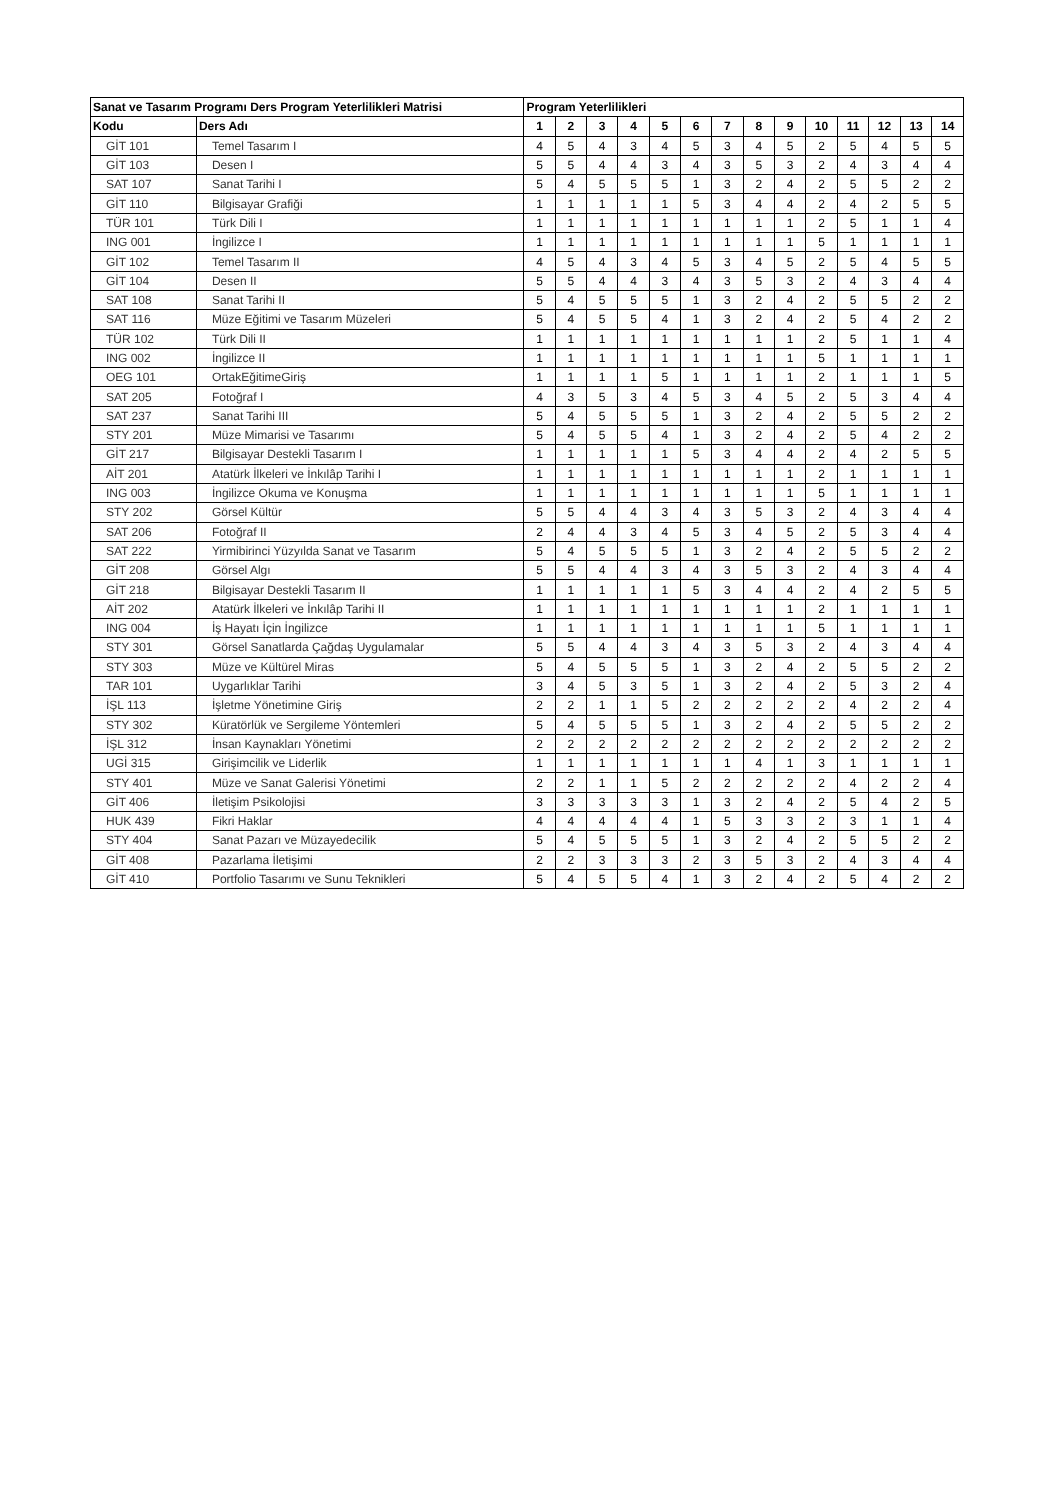| Sanat ve Tasarım Programı Ders Program Yeterlilikleri Matrisi | | Program Yeterlilikleri | | | | | | | | | | | | | |
| --- | --- | --- | --- | --- | --- | --- | --- | --- | --- | --- | --- | --- | --- | --- | --- |
| Kodu | Ders Adı | 1 | 2 | 3 | 4 | 5 | 6 | 7 | 8 | 9 | 10 | 11 | 12 | 13 | 14 |
| GİT 101 | Temel Tasarım I | 4 | 5 | 4 | 3 | 4 | 5 | 3 | 4 | 5 | 2 | 5 | 4 | 5 | 5 |
| GİT 103 | Desen I | 5 | 5 | 4 | 4 | 3 | 4 | 3 | 5 | 3 | 2 | 4 | 3 | 4 | 4 |
| SAT 107 | Sanat Tarihi I | 5 | 4 | 5 | 5 | 5 | 1 | 3 | 2 | 4 | 2 | 5 | 5 | 2 | 2 |
| GİT 110 | Bilgisayar Grafiği | 1 | 1 | 1 | 1 | 1 | 5 | 3 | 4 | 4 | 2 | 4 | 2 | 5 | 5 |
| TÜR 101 | Türk Dili I | 1 | 1 | 1 | 1 | 1 | 1 | 1 | 1 | 1 | 2 | 5 | 1 | 1 | 4 |
| ING 001 | İngilizce I | 1 | 1 | 1 | 1 | 1 | 1 | 1 | 1 | 1 | 5 | 1 | 1 | 1 | 1 |
| GİT 102 | Temel Tasarım II | 4 | 5 | 4 | 3 | 4 | 5 | 3 | 4 | 5 | 2 | 5 | 4 | 5 | 5 |
| GİT 104 | Desen II | 5 | 5 | 4 | 4 | 3 | 4 | 3 | 5 | 3 | 2 | 4 | 3 | 4 | 4 |
| SAT 108 | Sanat Tarihi II | 5 | 4 | 5 | 5 | 5 | 1 | 3 | 2 | 4 | 2 | 5 | 5 | 2 | 2 |
| SAT 116 | Müze Eğitimi ve Tasarım Müzeleri | 5 | 4 | 5 | 5 | 4 | 1 | 3 | 2 | 4 | 2 | 5 | 4 | 2 | 2 |
| TÜR 102 | Türk Dili II | 1 | 1 | 1 | 1 | 1 | 1 | 1 | 1 | 1 | 2 | 5 | 1 | 1 | 4 |
| ING 002 | İngilizce II | 1 | 1 | 1 | 1 | 1 | 1 | 1 | 1 | 1 | 5 | 1 | 1 | 1 | 1 |
| OEG 101 | OrtakEğitimeGiriş | 1 | 1 | 1 | 1 | 5 | 1 | 1 | 1 | 1 | 2 | 1 | 1 | 1 | 5 |
| SAT 205 | Fotoğraf I | 4 | 3 | 5 | 3 | 4 | 5 | 3 | 4 | 5 | 2 | 5 | 3 | 4 | 4 |
| SAT 237 | Sanat Tarihi III | 5 | 4 | 5 | 5 | 5 | 1 | 3 | 2 | 4 | 2 | 5 | 5 | 2 | 2 |
| STY 201 | Müze Mimarisi ve Tasarımı | 5 | 4 | 5 | 5 | 4 | 1 | 3 | 2 | 4 | 2 | 5 | 4 | 2 | 2 |
| GİT 217 | Bilgisayar Destekli Tasarım I | 1 | 1 | 1 | 1 | 1 | 5 | 3 | 4 | 4 | 2 | 4 | 2 | 5 | 5 |
| AİT 201 | Atatürk İlkeleri ve İnkılâp Tarihi I | 1 | 1 | 1 | 1 | 1 | 1 | 1 | 1 | 1 | 2 | 1 | 1 | 1 | 1 |
| ING 003 | İngilizce Okuma ve Konuşma | 1 | 1 | 1 | 1 | 1 | 1 | 1 | 1 | 1 | 5 | 1 | 1 | 1 | 1 |
| STY 202 | Görsel Kültür | 5 | 5 | 4 | 4 | 3 | 4 | 3 | 5 | 3 | 2 | 4 | 3 | 4 | 4 |
| SAT 206 | Fotoğraf II | 2 | 4 | 4 | 3 | 4 | 5 | 3 | 4 | 5 | 2 | 5 | 3 | 4 | 4 |
| SAT 222 | Yirmibirinci Yüzyılda Sanat ve Tasarım | 5 | 4 | 5 | 5 | 5 | 1 | 3 | 2 | 4 | 2 | 5 | 5 | 2 | 2 |
| GİT 208 | Görsel Algı | 5 | 5 | 4 | 4 | 3 | 4 | 3 | 5 | 3 | 2 | 4 | 3 | 4 | 4 |
| GİT 218 | Bilgisayar Destekli Tasarım II | 1 | 1 | 1 | 1 | 1 | 5 | 3 | 4 | 4 | 2 | 4 | 2 | 5 | 5 |
| AİT 202 | Atatürk İlkeleri ve İnkılâp Tarihi II | 1 | 1 | 1 | 1 | 1 | 1 | 1 | 1 | 1 | 2 | 1 | 1 | 1 | 1 |
| ING 004 | İş Hayatı İçin İngilizce | 1 | 1 | 1 | 1 | 1 | 1 | 1 | 1 | 1 | 5 | 1 | 1 | 1 | 1 |
| STY 301 | Görsel Sanatlarda Çağdaş Uygulamalar | 5 | 5 | 4 | 4 | 3 | 4 | 3 | 5 | 3 | 2 | 4 | 3 | 4 | 4 |
| STY 303 | Müze ve Kültürel Miras | 5 | 4 | 5 | 5 | 5 | 1 | 3 | 2 | 4 | 2 | 5 | 5 | 2 | 2 |
| TAR 101 | Uygarlıklar Tarihi | 3 | 4 | 5 | 3 | 5 | 1 | 3 | 2 | 4 | 2 | 5 | 3 | 2 | 4 |
| İŞL 113 | İşletme Yönetimine Giriş | 2 | 2 | 1 | 1 | 5 | 2 | 2 | 2 | 2 | 2 | 4 | 2 | 2 | 4 |
| STY 302 | Küratörlük ve Sergileme Yöntemleri | 5 | 4 | 5 | 5 | 5 | 1 | 3 | 2 | 4 | 2 | 5 | 5 | 2 | 2 |
| İŞL 312 | İnsan Kaynakları Yönetimi | 2 | 2 | 2 | 2 | 2 | 2 | 2 | 2 | 2 | 2 | 2 | 2 | 2 | 2 |
| UGİ 315 | Girişimcilik ve Liderlik | 1 | 1 | 1 | 1 | 1 | 1 | 1 | 4 | 1 | 3 | 1 | 1 | 1 | 1 |
| STY 401 | Müze ve Sanat Galerisi Yönetimi | 2 | 2 | 1 | 1 | 5 | 2 | 2 | 2 | 2 | 2 | 4 | 2 | 2 | 4 |
| GİT 406 | İletişim Psikolojisi | 3 | 3 | 3 | 3 | 3 | 1 | 3 | 2 | 4 | 2 | 5 | 4 | 2 | 5 |
| HUK 439 | Fikri Haklar | 4 | 4 | 4 | 4 | 4 | 1 | 5 | 3 | 3 | 2 | 3 | 1 | 1 | 4 |
| STY 404 | Sanat Pazarı ve Müzayedecilik | 5 | 4 | 5 | 5 | 5 | 1 | 3 | 2 | 4 | 2 | 5 | 5 | 2 | 2 |
| GİT 408 | Pazarlama İletişimi | 2 | 2 | 3 | 3 | 3 | 2 | 3 | 5 | 3 | 2 | 4 | 3 | 4 | 4 |
| GİT 410 | Portfolio Tasarımı ve Sunu Teknikleri | 5 | 4 | 5 | 5 | 4 | 1 | 3 | 2 | 4 | 2 | 5 | 4 | 2 | 2 |